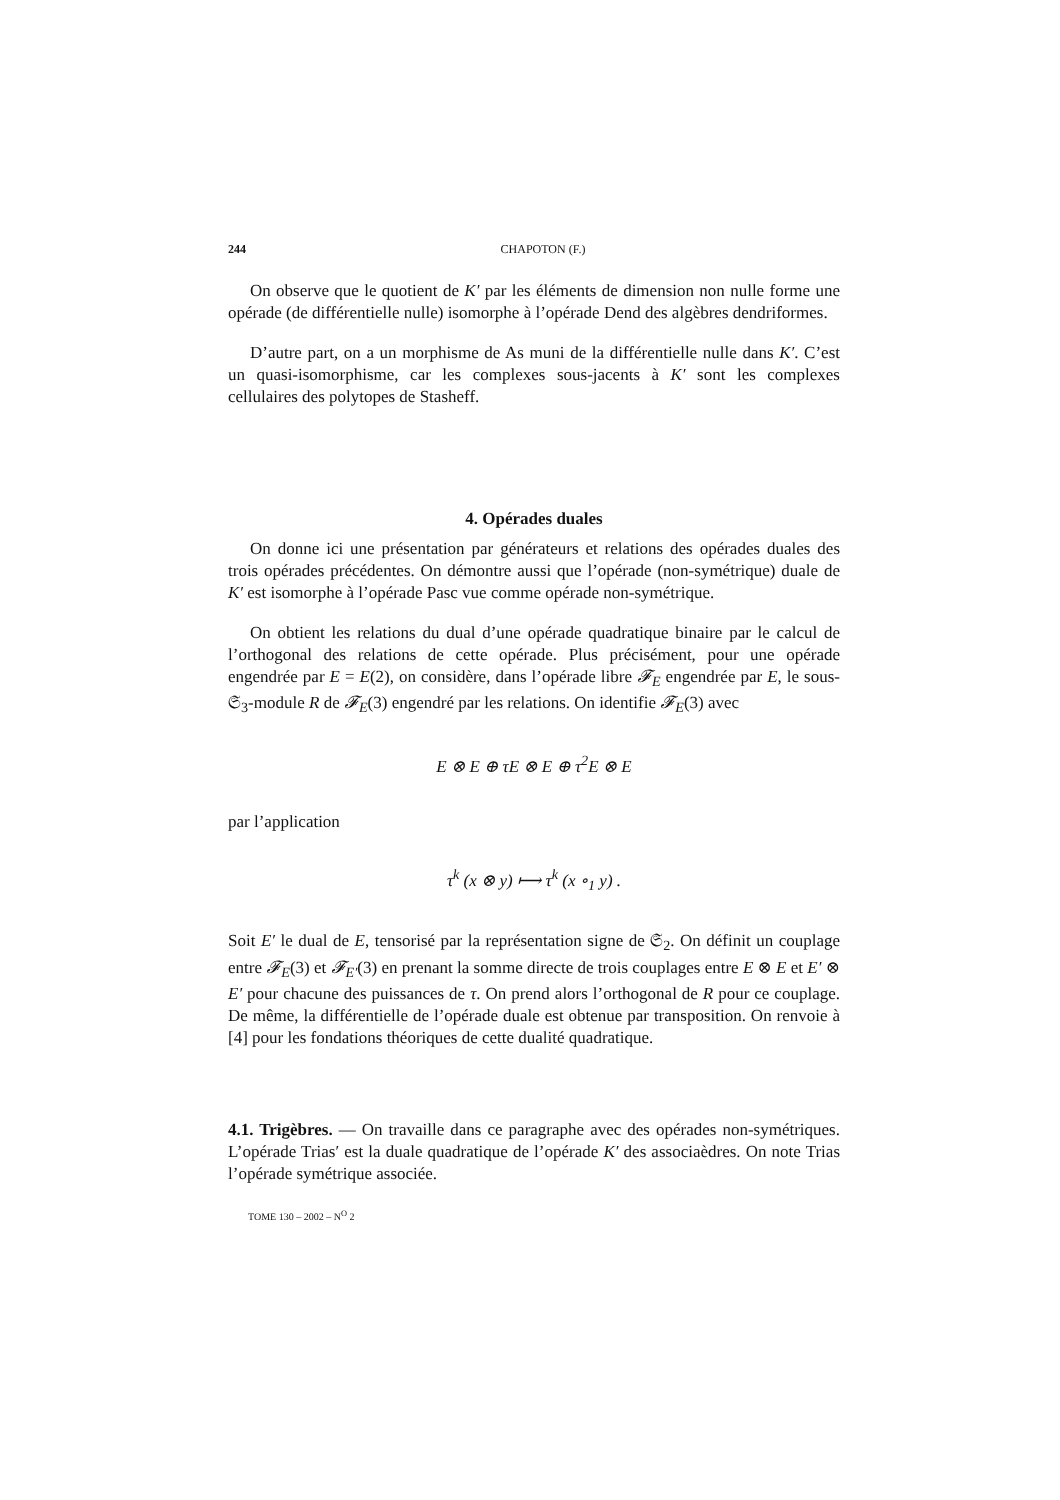244 CHAPOTON (F.)
On observe que le quotient de K′ par les éléments de dimension non nulle forme une opérade (de différentielle nulle) isomorphe à l’opérade Dend des algèbres dendriformes.
D’autre part, on a un morphisme de As muni de la différentielle nulle dans K′. C’est un quasi-isomorphisme, car les complexes sous-jacents à K′ sont les complexes cellulaires des polytopes de Stasheff.
4. Opérades duales
On donne ici une présentation par générateurs et relations des opérades duales des trois opérades précédentes. On démontre aussi que l’opérade (non-symétrique) duale de K′ est isomorphe à l’opérade Pasc vue comme opérade non-symétrique.
On obtient les relations du dual d’une opérade quadratique binaire par le calcul de l’orthogonal des relations de cette opérade. Plus précisément, pour une opérade engendrée par E = E(2), on considère, dans l’opérade libre 𝓕<sub>E</sub> engendrée par E, le sous-𝔖<sub>3</sub>-module R de 𝓕<sub>E</sub>(3) engendré par les relations. On identifie 𝓕<sub>E</sub>(3) avec
E ⊗ E ⊕ τE ⊗ E ⊕ τ<sup>2</sup>E ⊗ E
par l’application
τ<sup>k</sup> (x ⊗ y) ⟼ τ<sup>k</sup> (x ∘<sub>1</sub> y) .
Soit E′ le dual de E, tensorisé par la représentation signe de 𝔖<sub>2</sub>. On définit un couplage entre 𝓕<sub>E</sub>(3) et 𝓕<sub>E′</sub>(3) en prenant la somme directe de trois couplages entre E ⊗ E et E′ ⊗ E′ pour chacune des puissances de τ. On prend alors l’orthogonal de R pour ce couplage. De même, la différentielle de l’opérade duale est obtenue par transposition. On renvoie à [4] pour les fondations théoriques de cette dualité quadratique.
4.1. Trigèbres. — On travaille dans ce paragraphe avec des opérades non-symétriques. L’opérade Trias′ est la duale quadratique de l’opérade K′ des associaèdres. On note Trias l’opérade symétrique associée.
TOME 130 – 2002 – N<sup>O</sup> 2